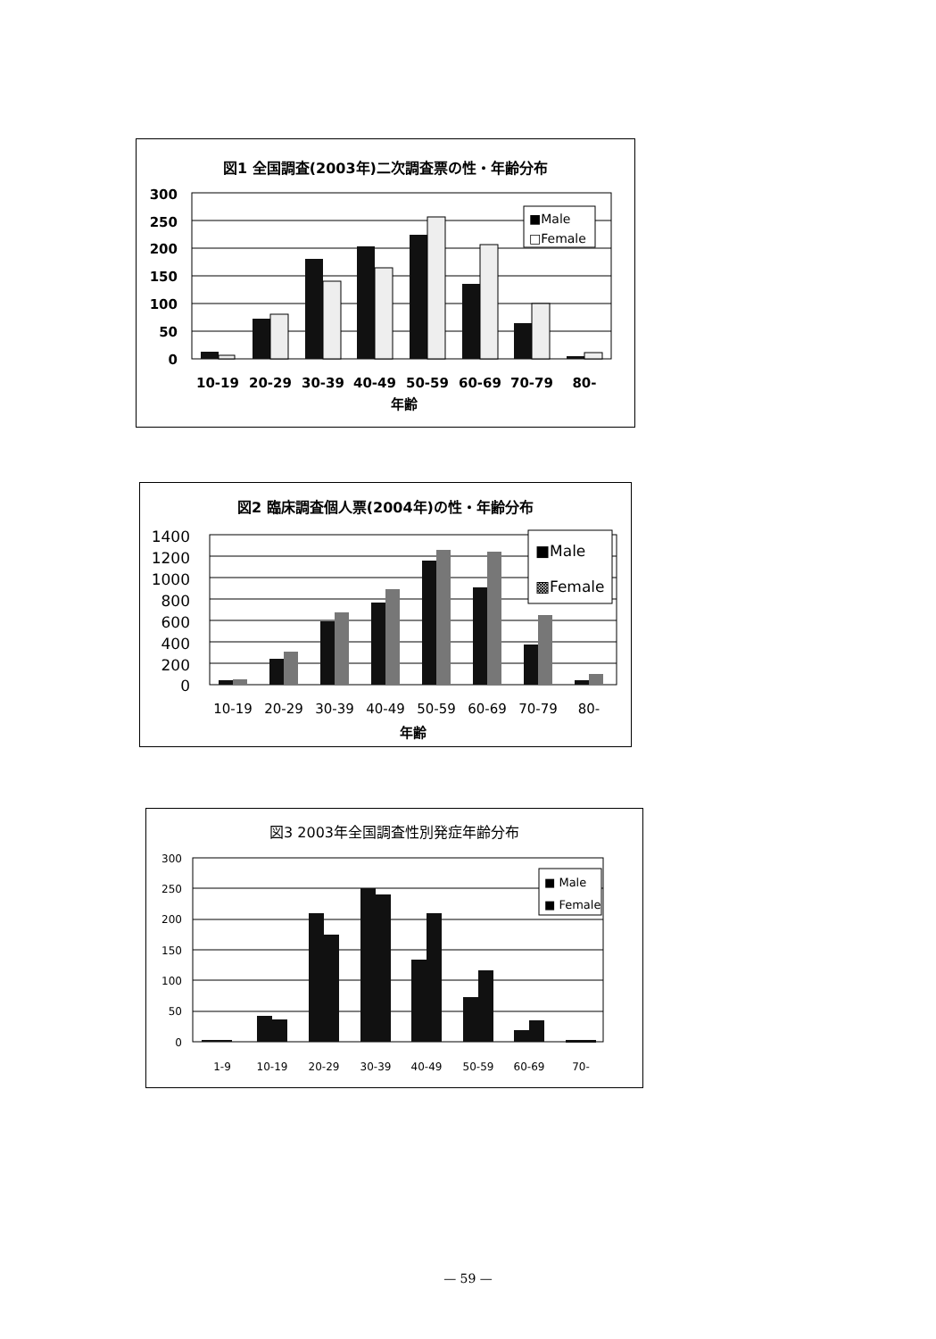図1 全国調査(2003年)二次調査票の性・年齢分布
300
250
200
150
100
50
0
■Male
□Female
10-19
20-29
30-39
40-49
50-59
60-69
70-79
80-
年齢
図2 臨床調査個人票(2004年)の性・年齢分布
1400
1200
1000
800
600
400
200
0
■Male
▩Female
10-19
20-29
30-39
40-49
50-59
60-69
70-79
80-
年齢
図3 2003年全国調査性別発症年齢分布
300
250
200
150
100
50
0
■ Male
■ Female
1-9
10-19
20-29
30-39
40-49
50-59
60-69
70-
— 59 —